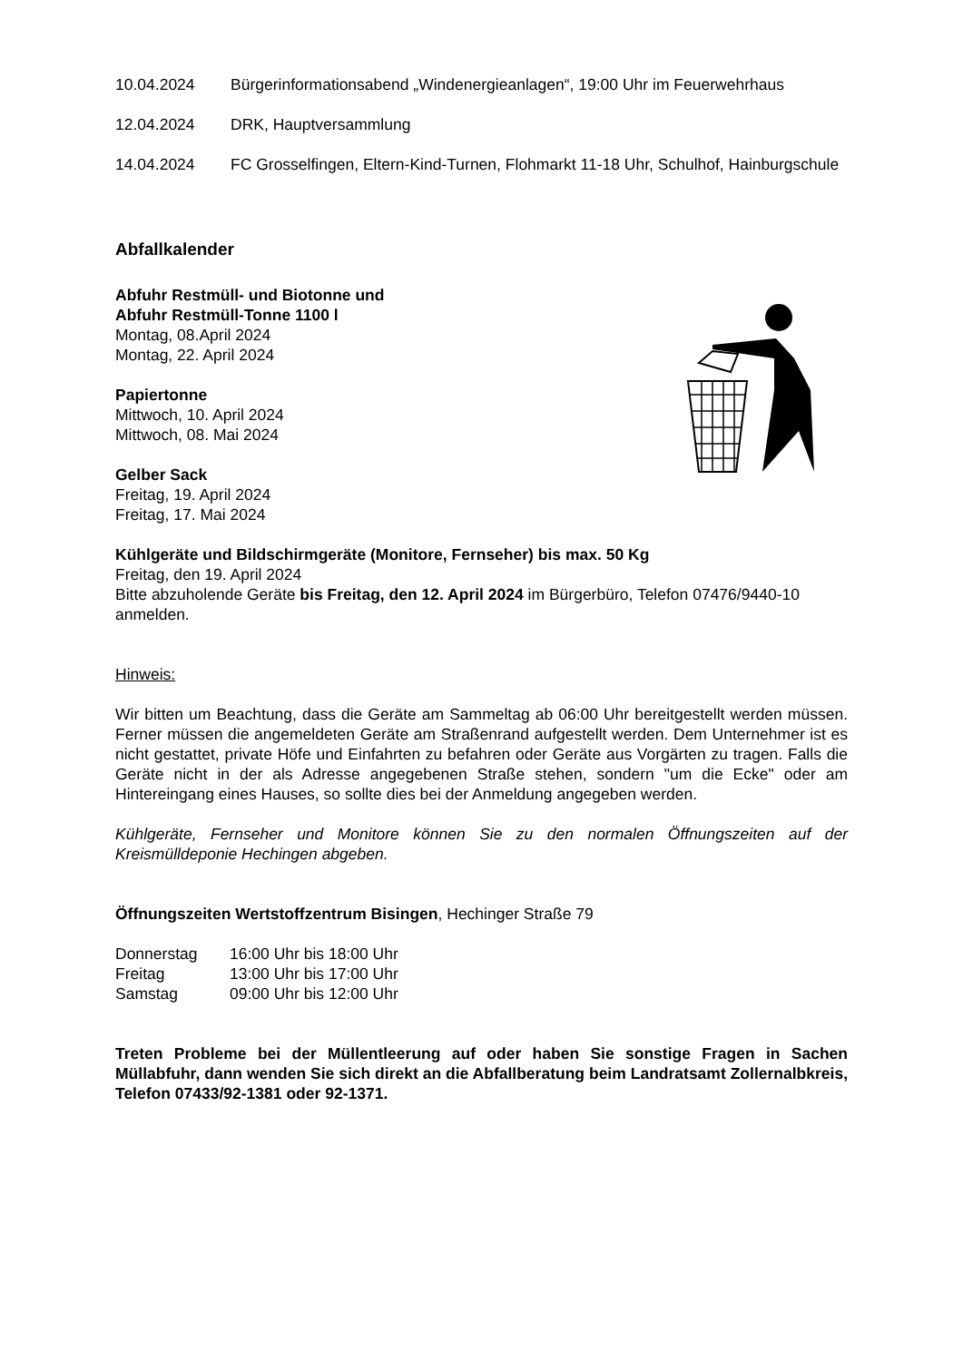10.04.2024 Bürgerinformationsabend „Windenergieanlagen“, 19:00 Uhr im Feuerwehrhaus
12.04.2024 DRK, Hauptversammlung
14.04.2024 FC Grosselfingen, Eltern-Kind-Turnen, Flohmarkt 11-18 Uhr, Schulhof, Hainburgschule
Abfallkalender
Abfuhr Restmüll- und Biotonne und
Abfuhr Restmüll-Tonne 1100 l
Montag, 08.April 2024
Montag, 22. April 2024
Papiertonne
Mittwoch, 10. April 2024
Mittwoch, 08. Mai 2024
Gelber Sack
Freitag, 19. April 2024
Freitag, 17. Mai 2024
Kühlgeräte und Bildschirmgeräte (Monitore, Fernseher) bis max. 50 Kg
Freitag, den 19. April 2024
Bitte abzuholende Geräte bis Freitag, den 12. April 2024 im Bürgerbüro, Telefon 07476/9440-10 anmelden.
Hinweis:
Wir bitten um Beachtung, dass die Geräte am Sammeltag ab 06:00 Uhr bereitgestellt werden müssen. Ferner müssen die angemeldeten Geräte am Straßenrand aufgestellt werden. Dem Unternehmer ist es nicht gestattet, private Höfe und Einfahrten zu befahren oder Geräte aus Vorgärten zu tragen. Falls die Geräte nicht in der als Adresse angegebenen Straße stehen, sondern "um die Ecke" oder am Hintereingang eines Hauses, so sollte dies bei der Anmeldung angegeben werden.
Kühlgeräte, Fernseher und Monitore können Sie zu den normalen Öffnungszeiten auf der Kreismülldeponie Hechingen abgeben.
Öffnungszeiten Wertstoffzentrum Bisingen, Hechinger Straße 79
Donnerstag 16:00 Uhr bis 18:00 Uhr Freitag 13:00 Uhr bis 17:00 Uhr Samstag 09:00 Uhr bis 12:00 Uhr
Treten Probleme bei der Müllentleerung auf oder haben Sie sonstige Fragen in Sachen Müllabfuhr, dann wenden Sie sich direkt an die Abfallberatung beim Landratsamt Zollernalbkreis, Telefon 07433/92-1381 oder 92-1371.